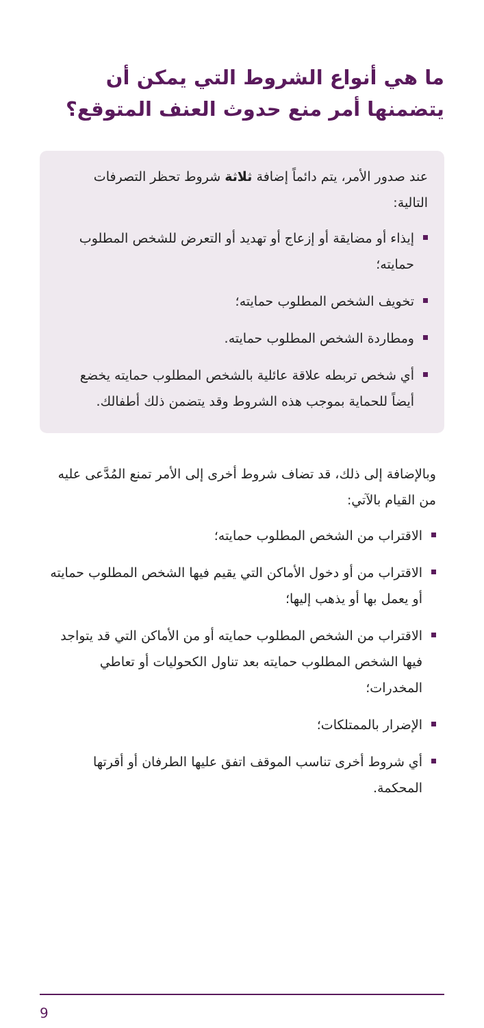ما هي أنواع الشروط التي يمكن أن يتضمنها أمر منع حدوث العنف المتوقع؟
عند صدور الأمر، يتم دائماً إضافة ثلاثة شروط تحظر التصرفات التالية:
إيذاء أو مضايقة أو إزعاج أو تهديد أو التعرض للشخص المطلوب حمايته؛
تخويف الشخص المطلوب حمايته؛
ومطاردة الشخص المطلوب حمايته.
أي شخص تربطه علاقة عائلية بالشخص المطلوب حمايته يخضع أيضاً للحماية بموجب هذه الشروط وقد يتضمن ذلك أطفالك.
وبالإضافة إلى ذلك، قد تضاف شروط أخرى إلى الأمر تمنع المُدَّعى عليه من القيام بالآتي:
الاقتراب من الشخص المطلوب حمايته؛
الاقتراب من أو دخول الأماكن التي يقيم فيها الشخص المطلوب حمايته أو يعمل بها أو يذهب إليها؛
الاقتراب من الشخص المطلوب حمايته أو من الأماكن التي قد يتواجد فيها الشخص المطلوب حمايته بعد تناول الكحوليات أو تعاطي المخدرات؛
الإضرار بالممتلكات؛
أي شروط أخرى تناسب الموقف اتفق عليها الطرفان أو أقرتها المحكمة.
9